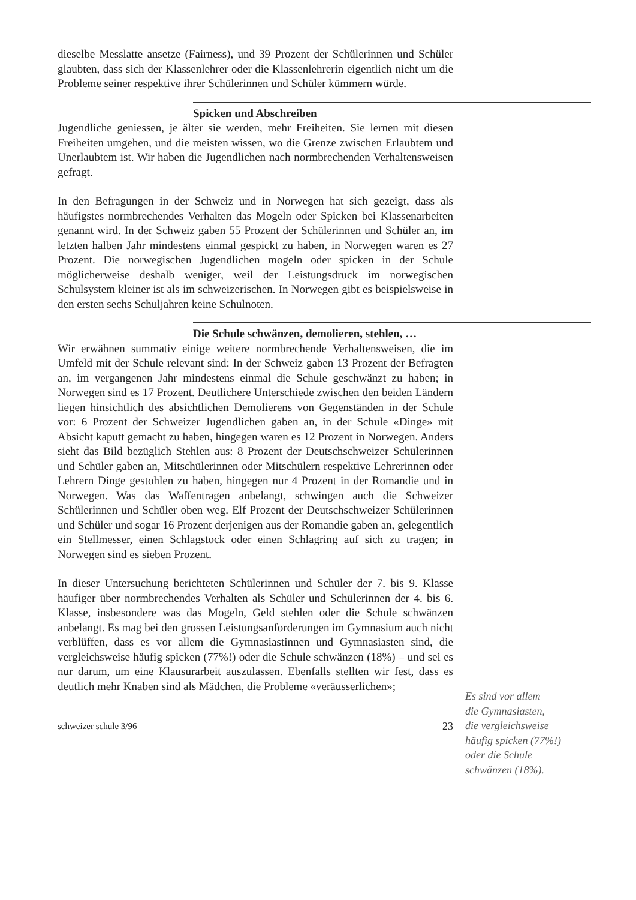dieselbe Messlatte ansetze (Fairness), und 39 Prozent der Schülerinnen und Schüler glaubten, dass sich der Klassenlehrer oder die Klassenlehrerin eigentlich nicht um die Probleme seiner respektive ihrer Schülerinnen und Schüler kümmern würde.
Spicken und Abschreiben
Jugendliche geniessen, je älter sie werden, mehr Freiheiten. Sie lernen mit diesen Freiheiten umgehen, und die meisten wissen, wo die Grenze zwischen Erlaubtem und Unerlaubtem ist. Wir haben die Jugendlichen nach normbrechenden Verhaltensweisen gefragt.
In den Befragungen in der Schweiz und in Norwegen hat sich gezeigt, dass als häufigstes normbrechendes Verhalten das Mogeln oder Spicken bei Klassenarbeiten genannt wird. In der Schweiz gaben 55 Prozent der Schülerinnen und Schüler an, im letzten halben Jahr mindestens einmal gespickt zu haben, in Norwegen waren es 27 Prozent. Die norwegischen Jugendlichen mogeln oder spicken in der Schule möglicherweise deshalb weniger, weil der Leistungsdruck im norwegischen Schulsystem kleiner ist als im schweizerischen. In Norwegen gibt es beispielsweise in den ersten sechs Schuljahren keine Schulnoten.
Die Schule schwänzen, demolieren, stehlen, …
Wir erwähnen summativ einige weitere normbrechende Verhaltensweisen, die im Umfeld mit der Schule relevant sind: In der Schweiz gaben 13 Prozent der Befragten an, im vergangenen Jahr mindestens einmal die Schule geschwänzt zu haben; in Norwegen sind es 17 Prozent. Deutlichere Unterschiede zwischen den beiden Ländern liegen hinsichtlich des absichtlichen Demolierens von Gegenständen in der Schule vor: 6 Prozent der Schweizer Jugendlichen gaben an, in der Schule «Dinge» mit Absicht kaputt gemacht zu haben, hingegen waren es 12 Prozent in Norwegen. Anders sieht das Bild bezüglich Stehlen aus: 8 Prozent der Deutschschweizer Schülerinnen und Schüler gaben an, Mitschülerinnen oder Mitschülern respektive Lehrerinnen oder Lehrern Dinge gestohlen zu haben, hingegen nur 4 Prozent in der Romandie und in Norwegen. Was das Waffentragen anbelangt, schwingen auch die Schweizer Schülerinnen und Schüler oben weg. Elf Prozent der Deutschschweizer Schülerinnen und Schüler und sogar 16 Prozent derjenigen aus der Romandie gaben an, gelegentlich ein Stellmesser, einen Schlagstock oder einen Schlagring auf sich zu tragen; in Norwegen sind es sieben Prozent.
In dieser Untersuchung berichteten Schülerinnen und Schüler der 7. bis 9. Klasse häufiger über normbrechendes Verhalten als Schüler und Schülerinnen der 4. bis 6. Klasse, insbesondere was das Mogeln, Geld stehlen oder die Schule schwänzen anbelangt. Es mag bei den grossen Leistungsanforderungen im Gymnasium auch nicht verblüffen, dass es vor allem die Gymnasiastinnen und Gymnasiasten sind, die vergleichsweise häufig spicken (77%!) oder die Schule schwänzen (18%) – und sei es nur darum, um eine Klausurarbeit auszulassen. Ebenfalls stellten wir fest, dass es deutlich mehr Knaben sind als Mädchen, die Probleme «veräusserlichen»;
schweizer schule 3/96 23
Es sind vor allem
die Gymnasiasten,
die vergleichsweise
häufig spicken (77%!)
oder die Schule
schwänzen (18%).